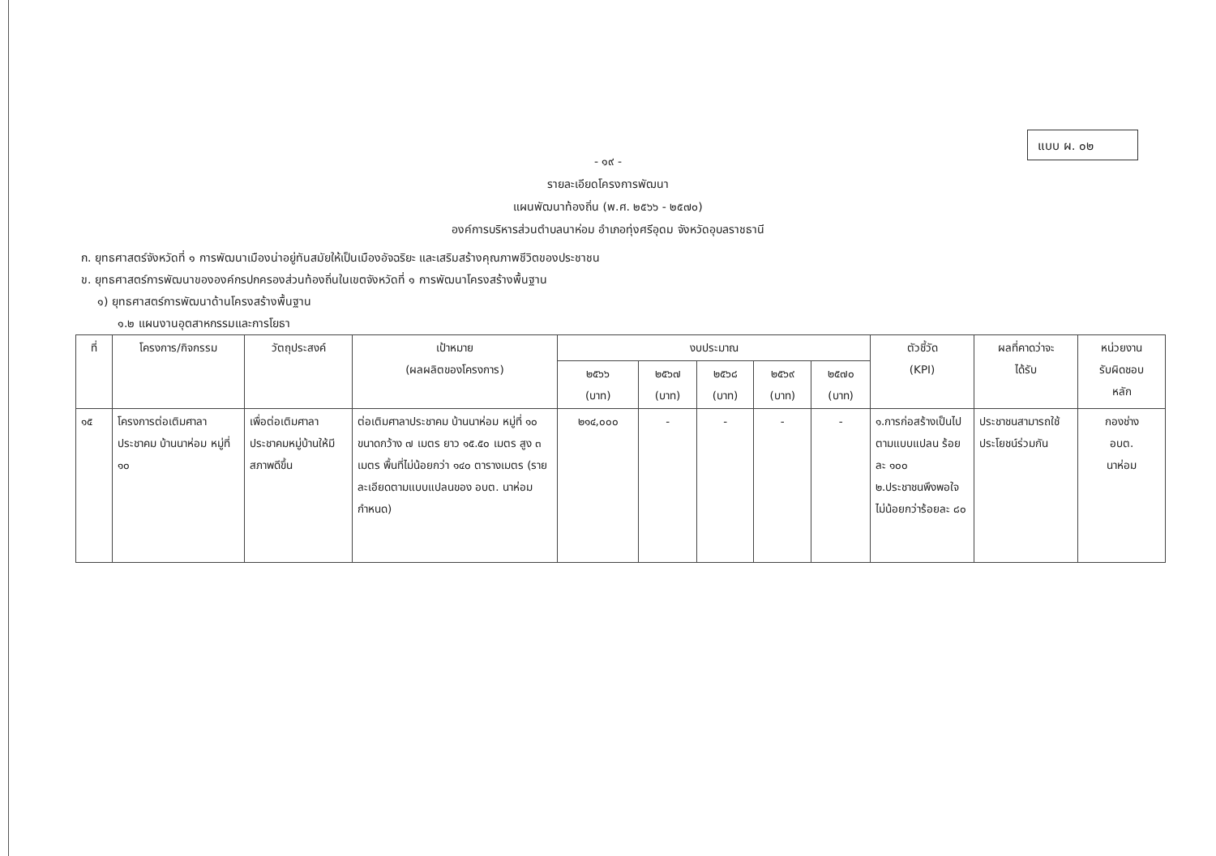แบบ ผ. ๐๒
- ๑๙ -
รายละเอียดโครงการพัฒนา
แผนพัฒนาท้องถิ่น (พ.ศ. ๒๕๖๖ - ๒๕๗๐)
องค์การบริหารส่วนตำบลนาห่อม อำเภอทุ่งศรีอุดม จังหวัดอุบลราชธานี
ก. ยุทธศาสตร์จังหวัดที่ ๑ การพัฒนาเมืองน่าอยู่ทันสมัยให้เป็นเมืองอัจฉริยะ และเสริมสร้างคุณภาพชีวิตของประชาชน
ข. ยุทธศาสตร์การพัฒนาขององค์กรปกครองส่วนท้องถิ่นในเขตจังหวัดที่ ๑ การพัฒนาโครงสร้างพื้นฐาน
๑) ยุทธศาสตร์การพัฒนาด้านโครงสร้างพื้นฐาน
๑.๒ แผนงานอุตสาหกรรมและการโยธา
| ที่ | โครงการ/กิจกรรม | วัตถุประสงค์ | เป้าหมาย (ผลผลิตของโครงการ) | งบประมาณ | | | | | ตัวชี้วัด (KPI) | ผลที่คาดว่าจะ ได้รับ | หน่วยงาน รับผิดชอบ หลัก |
| --- | --- | --- | --- | --- | --- | --- | --- | --- | --- | --- | --- |
| | | | | ๒๕๖๖ (บาท) | ๒๕๖๗ (บาท) | ๒๕๖๘ (บาท) | ๒๕๖๙ (บาท) | ๒๕๗๐ (บาท) | | | |
| ๑๕ | โครงการต่อเติมศาลาประชาคม บ้านนาห่อม หมู่ที่ ๑๐ | เพื่อต่อเติมศาลาประชาคมหมู่บ้านให้มีสภาพดีขึ้น | ต่อเติมศาลาประชาคม บ้านนาห่อม หมู่ที่ ๑๐ ขนาดกว้าง ๗ เมตร ยาว ๑๕.๕๐ เมตร สูง ๓ เมตร พื้นที่ไม่น้อยกว่า ๑๔๐ ตารางเมตร (รายละเอียดตามแบบแปลนของ อบต. นาห่อม กำหนด) | ๒๑๔,๐๐๐ | - | - | - | - | ๑.การก่อสร้างเป็นไปตามแบบแปลน ร้อยละ ๑๐๐ ๒.ประชาชนพึงพอใจไม่น้อยกว่าร้อยละ ๘๐ | ประชาชนสามารถใช้ประโยชน์ร่วมกัน | กองช่าง อบต. นาห่อม |